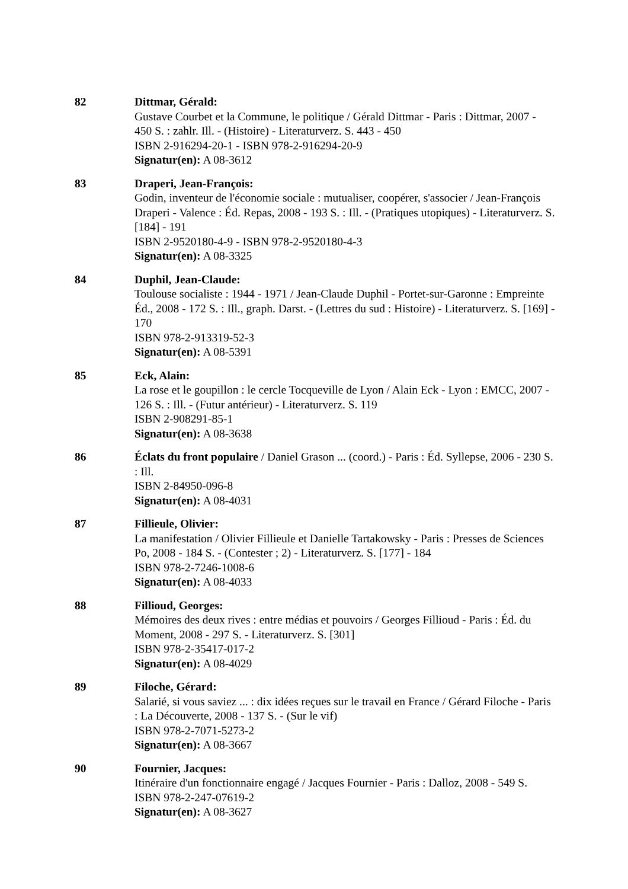82 Dittmar, Gérald:
Gustave Courbet et la Commune, le politique / Gérald Dittmar - Paris : Dittmar, 2007 - 450 S. : zahlr. Ill. - (Histoire) - Literaturverz. S. 443 - 450
ISBN 2-916294-20-1 - ISBN 978-2-916294-20-9
Signatur(en): A 08-3612
83 Draperi, Jean-François:
Godin, inventeur de l'économie sociale : mutualiser, coopérer, s'associer / Jean-François Draperi - Valence : Éd. Repas, 2008 - 193 S. : Ill. - (Pratiques utopiques) - Literaturverz. S. [184] - 191
ISBN 2-9520180-4-9 - ISBN 978-2-9520180-4-3
Signatur(en): A 08-3325
84 Duphil, Jean-Claude:
Toulouse socialiste : 1944 - 1971 / Jean-Claude Duphil - Portet-sur-Garonne : Empreinte Éd., 2008 - 172 S. : Ill., graph. Darst. - (Lettres du sud : Histoire) - Literaturverz. S. [169] - 170
ISBN 978-2-913319-52-3
Signatur(en): A 08-5391
85 Eck, Alain:
La rose et le goupillon : le cercle Tocqueville de Lyon / Alain Eck - Lyon : EMCC, 2007 - 126 S. : Ill. - (Futur antérieur) - Literaturverz. S. 119
ISBN 2-908291-85-1
Signatur(en): A 08-3638
86 Éclats du front populaire / Daniel Grason ... (coord.) - Paris : Éd. Syllepse, 2006 - 230 S. : Ill.
ISBN 2-84950-096-8
Signatur(en): A 08-4031
87 Fillieule, Olivier:
La manifestation / Olivier Fillieule et Danielle Tartakowsky - Paris : Presses de Sciences Po, 2008 - 184 S. - (Contester ; 2) - Literaturverz. S. [177] - 184
ISBN 978-2-7246-1008-6
Signatur(en): A 08-4033
88 Fillioud, Georges:
Mémoires des deux rives : entre médias et pouvoirs / Georges Fillioud - Paris : Éd. du Moment, 2008 - 297 S. - Literaturverz. S. [301]
ISBN 978-2-35417-017-2
Signatur(en): A 08-4029
89 Filoche, Gérard:
Salarié, si vous saviez ... : dix idées reçues sur le travail en France / Gérard Filoche - Paris : La Découverte, 2008 - 137 S. - (Sur le vif)
ISBN 978-2-7071-5273-2
Signatur(en): A 08-3667
90 Fournier, Jacques:
Itinéraire d'un fonctionnaire engagé / Jacques Fournier - Paris : Dalloz, 2008 - 549 S.
ISBN 978-2-247-07619-2
Signatur(en): A 08-3627